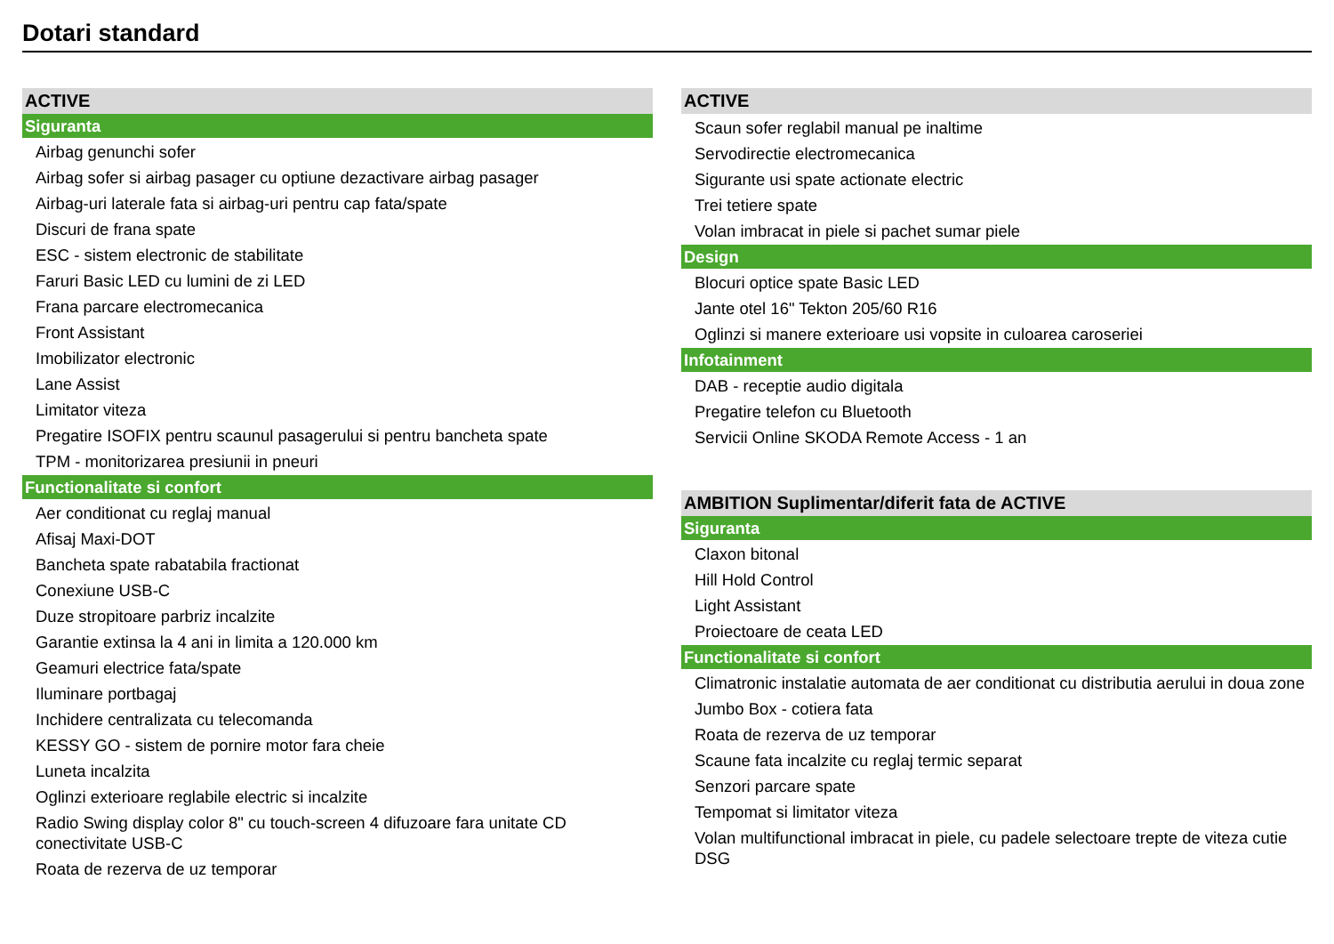Dotari standard
ACTIVE
Siguranta
Airbag genunchi sofer
Airbag sofer si airbag pasager cu optiune dezactivare airbag pasager
Airbag-uri laterale fata si airbag-uri pentru cap fata/spate
Discuri de frana spate
ESC - sistem electronic de stabilitate
Faruri Basic LED cu lumini de zi LED
Frana parcare electromecanica
Front Assistant
Imobilizator electronic
Lane Assist
Limitator viteza
Pregatire ISOFIX pentru scaunul pasagerului si pentru bancheta spate
TPM - monitorizarea presiunii in pneuri
Functionalitate si confort
Aer conditionat cu reglaj manual
Afisaj Maxi-DOT
Bancheta spate rabatabila fractionat
Conexiune USB-C
Duze stropitoare parbriz incalzite
Garantie extinsa la 4 ani in limita a 120.000 km
Geamuri electrice fata/spate
Iluminare portbagaj
Inchidere centralizata cu telecomanda
KESSY GO - sistem de pornire motor fara cheie
Luneta incalzita
Oglinzi exterioare reglabile electric si incalzite
Radio Swing display color 8" cu touch-screen 4 difuzoare fara unitate CD conectivitate USB-C
Roata de rezerva de uz temporar
ACTIVE
Scaun sofer reglabil manual pe inaltime
Servodirectie electromecanica
Sigurante usi spate actionate electric
Trei tetiere spate
Volan imbracat in piele si pachet sumar piele
Design
Blocuri optice spate Basic LED
Jante otel 16" Tekton 205/60 R16
Oglinzi si manere exterioare usi vopsite in culoarea caroseriei
Infotainment
DAB - receptie audio digitala
Pregatire telefon cu Bluetooth
Servicii Online SKODA Remote Access - 1 an
AMBITION Suplimentar/diferit fata de ACTIVE
Siguranta
Claxon bitonal
Hill Hold Control
Light Assistant
Proiectoare de ceata LED
Functionalitate si confort
Climatronic instalatie automata de aer conditionat cu distributia aerului in doua zone
Jumbo Box - cotiera fata
Roata de rezerva de uz temporar
Scaune fata incalzite cu reglaj termic separat
Senzori parcare spate
Tempomat si limitator viteza
Volan multifunctional imbracat in piele, cu padele selectoare trepte de viteza cutie DSG